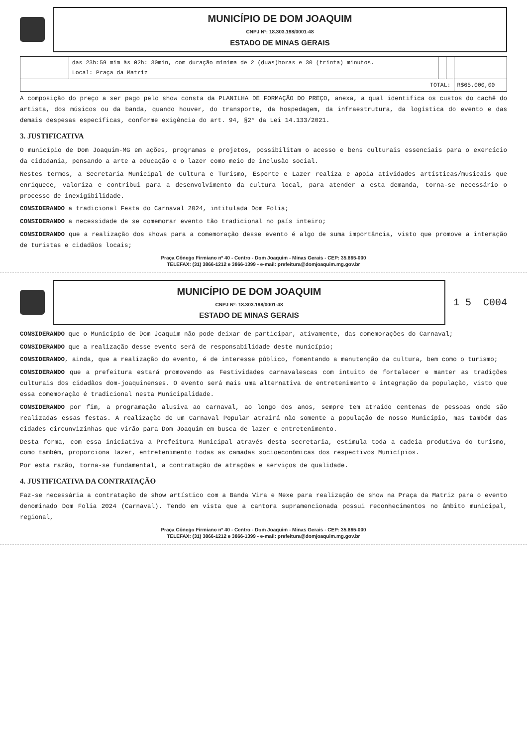MUNICÍPIO DE DOM JOAQUIM
CNPJ Nº: 18.303.198/0001-48
ESTADO DE MINAS GERAIS
| | das 23h:59 mim às 02h: 30min, com duração mínima de 2 (duas)horas e 30 (trinta) minutos. Local: Praça da Matriz | | | |
| TOTAL: | | | | R$65.000,00 |
A composição do preço a ser pago pelo show consta da PLANILHA DE FORMAÇÃO DO PREÇO, anexa, a qual identifica os custos do cachê do artista, dos músicos ou da banda, quando houver, do transporte, da hospedagem, da infraestrutura, da logística do evento e das demais despesas específicas, conforme exigência do art. 94, §2° da Lei 14.133/2021.
3. JUSTIFICATIVA
O município de Dom Joaquim-MG em ações, programas e projetos, possibilitam o acesso e bens culturais essenciais para o exercício da cidadania, pensando a arte a educação e o lazer como meio de inclusão social.
Nestes termos, a Secretaria Municipal de Cultura e Turismo, Esporte e Lazer realiza e apoia atividades artísticas/musicais que enriquece, valoriza e contribui para a desenvolvimento da cultura local, para atender a esta demanda, torna-se necessário o processo de inexigibilidade.
CONSIDERANDO a tradicional Festa do Carnaval 2024, intitulada Dom Folia;
CONSIDERANDO a necessidade de se comemorar evento tão tradicional no país inteiro;
CONSIDERANDO que a realização dos shows para a comemoração desse evento é algo de suma importância, visto que promove a interação de turistas e cidadãos locais;
Praça Cônego Firmiano nº 40 - Centro - Dom Joaquim - Minas Gerais - CEP: 35.865-000
TELEFAX: (31) 3866-1212 e 3866-1399 - e-mail: prefeitura@domjoaquim.mg.gov.br
MUNICÍPIO DE DOM JOAQUIM
CNPJ Nº: 18.303.198/0001-48
ESTADO DE MINAS GERAIS
1 5 C004
CONSIDERANDO que o Município de Dom Joaquim não pode deixar de participar, ativamente, das comemorações do Carnaval;
CONSIDERANDO que a realização desse evento será de responsabilidade deste município;
CONSIDERANDO, ainda, que a realização do evento, é de interesse público, fomentando a manutenção da cultura, bem como o turismo;
CONSIDERANDO que a prefeitura estará promovendo as Festividades carnavalescas com intuito de fortalecer e manter as tradições culturais dos cidadãos dom-joaquinenses. O evento será mais uma alternativa de entretenimento e integração da população, visto que essa comemoração é tradicional nesta Municipalidade.
CONSIDERANDO por fim, a programação alusiva ao carnaval, ao longo dos anos, sempre tem atraído centenas de pessoas onde são realizadas essas festas. A realização de um Carnaval Popular atrairá não somente a população de nosso Município, mas também das cidades circunvizinhas que virão para Dom Joaquim em busca de lazer e entretenimento.
Desta forma, com essa iniciativa a Prefeitura Municipal através desta secretaria, estimula toda a cadeia produtiva do turismo, como também, proporciona lazer, entretenimento todas as camadas socioeconômicas dos respectivos Municípios.
Por esta razão, torna-se fundamental, a contratação de atrações e serviços de qualidade.
4. JUSTIFICATIVA DA CONTRATAÇÃO
Faz-se necessária a contratação de show artístico com a Banda Vira e Mexe para realização de show na Praça da Matriz para o evento denominado Dom Folia 2024 (Carnaval). Tendo em vista que a cantora supramencionada possui reconhecimentos no âmbito municipal, regional,
Praça Cônego Firmiano nº 40 - Centro - Dom Joaquim - Minas Gerais - CEP: 35.865-000
TELEFAX: (31) 3866-1212 e 3866-1399 - e-mail: prefeitura@domjoaquim.mg.gov.br